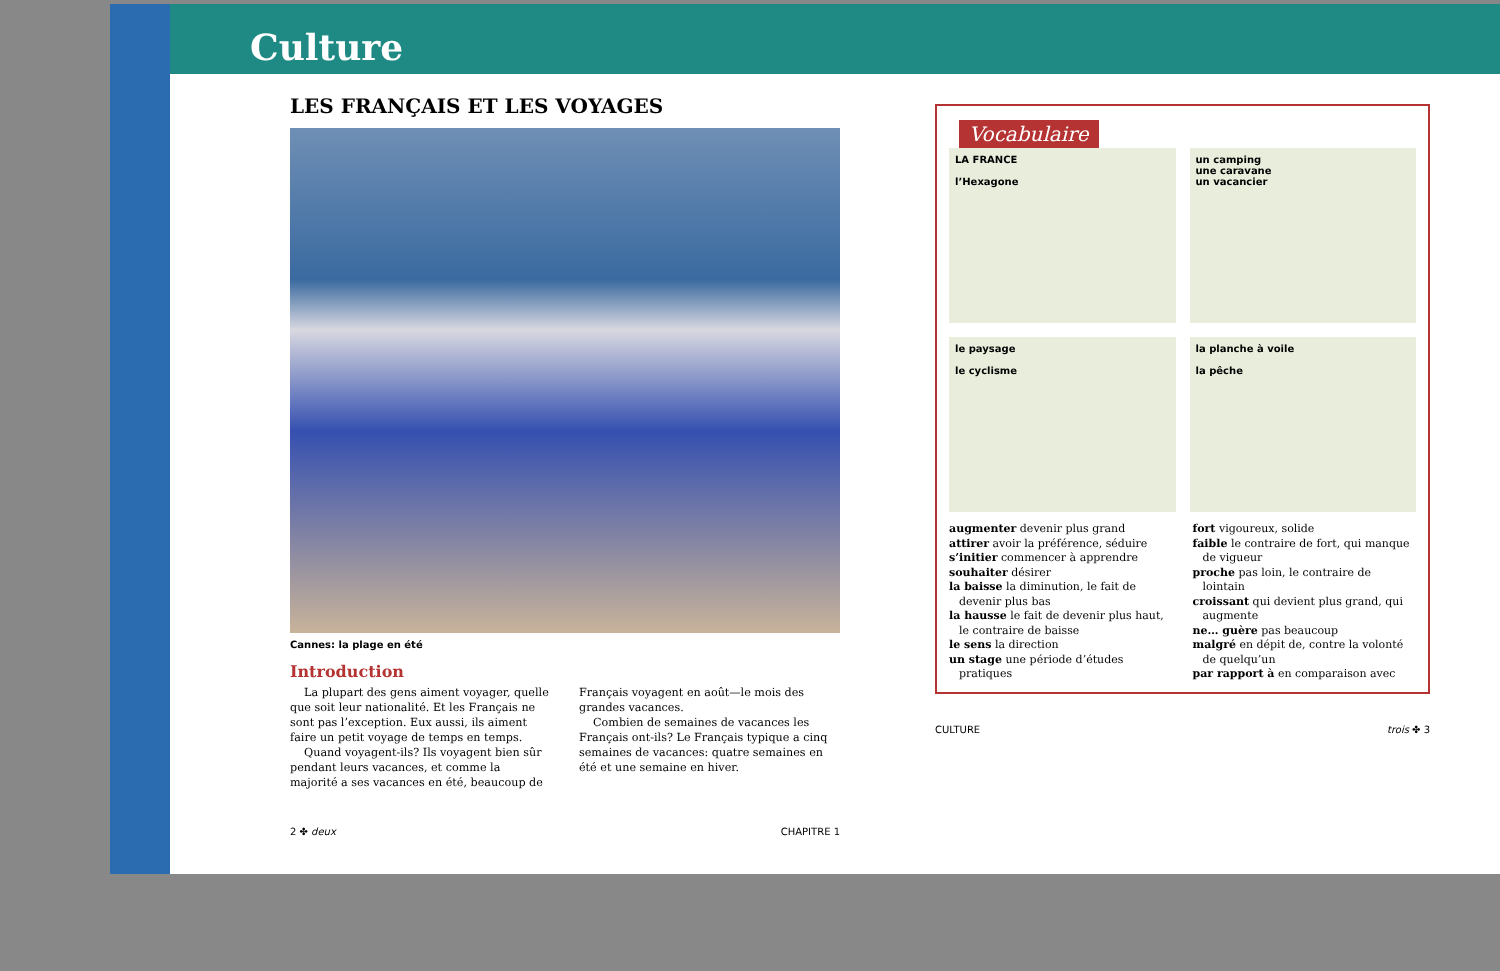Culture
LES FRANÇAIS ET LES VOYAGES
Cannes: la plage en été
Introduction
La plupart des gens aiment voyager, quelle que soit leur nationalité. Et les Français ne sont pas l’exception. Eux aussi, ils aiment faire un petit voyage de temps en temps.
Quand voyagent-ils? Ils voyagent bien sûr pendant leurs vacances, et comme la majorité a ses vacances en été, beaucoup de Français voyagent en août—le mois des grandes vacances.
Combien de semaines de vacances les Français ont-ils? Le Français typique a cinq semaines de vacances: quatre semaines en été et une semaine en hiver.
2 ✤ deux CHAPITRE 1
Vocabulaire
LA FRANCE
l’Hexagone
un camping
une caravane
un vacancier
le paysage
le cyclisme
la planche à voile
la pêche
augmenter devenir plus grand
attirer avoir la préférence, séduire
s’initier commencer à apprendre
souhaiter désirer
la baisse la diminution, le fait de devenir plus bas
la hausse le fait de devenir plus haut, le contraire de baisse
le sens la direction
un stage une période d’études pratiques
fort vigoureux, solide
faible le contraire de fort, qui manque de vigueur
proche pas loin, le contraire de lointain
croissant qui devient plus grand, qui augmente
ne… guère pas beaucoup
malgré en dépit de, contre la volonté de quelqu’un
par rapport à en comparaison avec
CULTURE trois ✤ 3